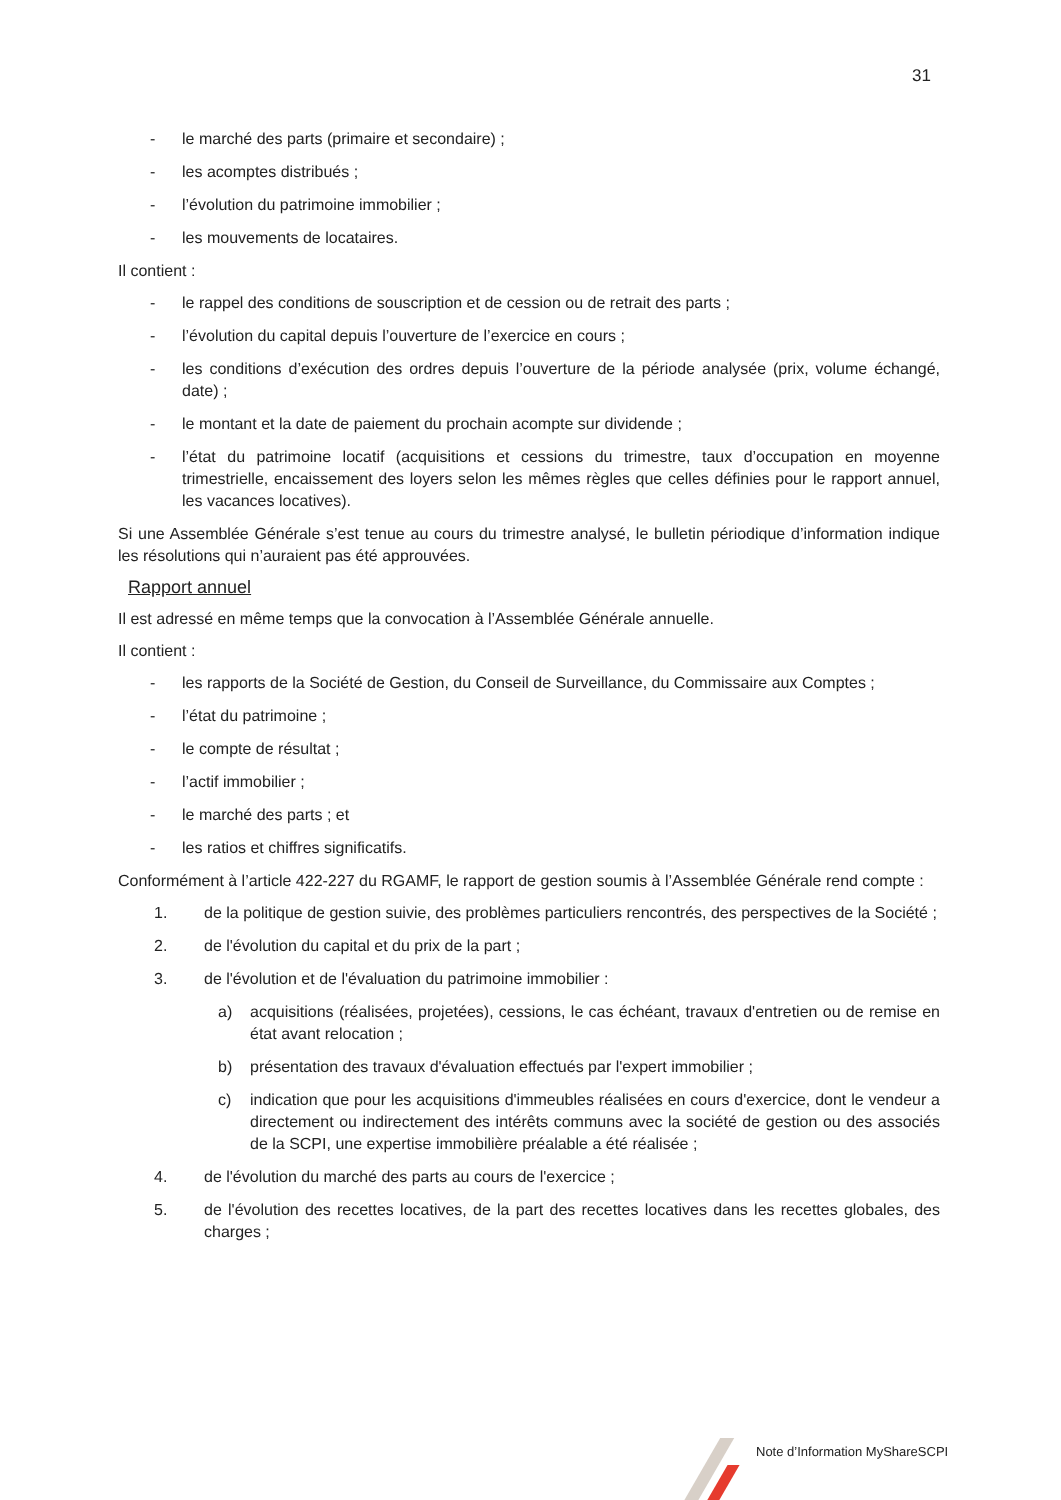31
- le marché des parts (primaire et secondaire) ;
- les acomptes distribués ;
- l’évolution du patrimoine immobilier ;
- les mouvements de locataires.
Il contient :
- le rappel des conditions de souscription et de cession ou de retrait des parts ;
- l’évolution du capital depuis l’ouverture de l’exercice en cours ;
- les conditions d’exécution des ordres depuis l’ouverture de la période analysée (prix, volume échangé, date) ;
- le montant et la date de paiement du prochain acompte sur dividende ;
- l’état du patrimoine locatif (acquisitions et cessions du trimestre, taux d’occupation en moyenne trimestrielle, encaissement des loyers selon les mêmes règles que celles définies pour le rapport annuel, les vacances locatives).
Si une Assemblée Générale s’est tenue au cours du trimestre analysé, le bulletin périodique d’information indique les résolutions qui n’auraient pas été approuvées.
Rapport annuel
Il est adressé en même temps que la convocation à l’Assemblée Générale annuelle.
Il contient :
- les rapports de la Société de Gestion, du Conseil de Surveillance, du Commissaire aux Comptes ;
- l’état du patrimoine ;
- le compte de résultat ;
- l’actif immobilier ;
- le marché des parts ; et
- les ratios et chiffres significatifs.
Conformément à l’article 422-227 du RGAMF, le rapport de gestion soumis à l’Assemblée Générale rend compte :
1. de la politique de gestion suivie, des problèmes particuliers rencontrés, des perspectives de la Société ;
2. de l'évolution du capital et du prix de la part ;
3. de l'évolution et de l'évaluation du patrimoine immobilier :
a) acquisitions (réalisées, projetées), cessions, le cas échéant, travaux d'entretien ou de remise en état avant relocation ;
b) présentation des travaux d'évaluation effectués par l'expert immobilier ;
c) indication que pour les acquisitions d'immeubles réalisées en cours d'exercice, dont le vendeur a directement ou indirectement des intérêts communs avec la société de gestion ou des associés de la SCPI, une expertise immobilière préalable a été réalisée ;
4. de l'évolution du marché des parts au cours de l'exercice ;
5. de l'évolution des recettes locatives, de la part des recettes locatives dans les recettes globales, des charges ;
Note d’Information MyShareSCPI